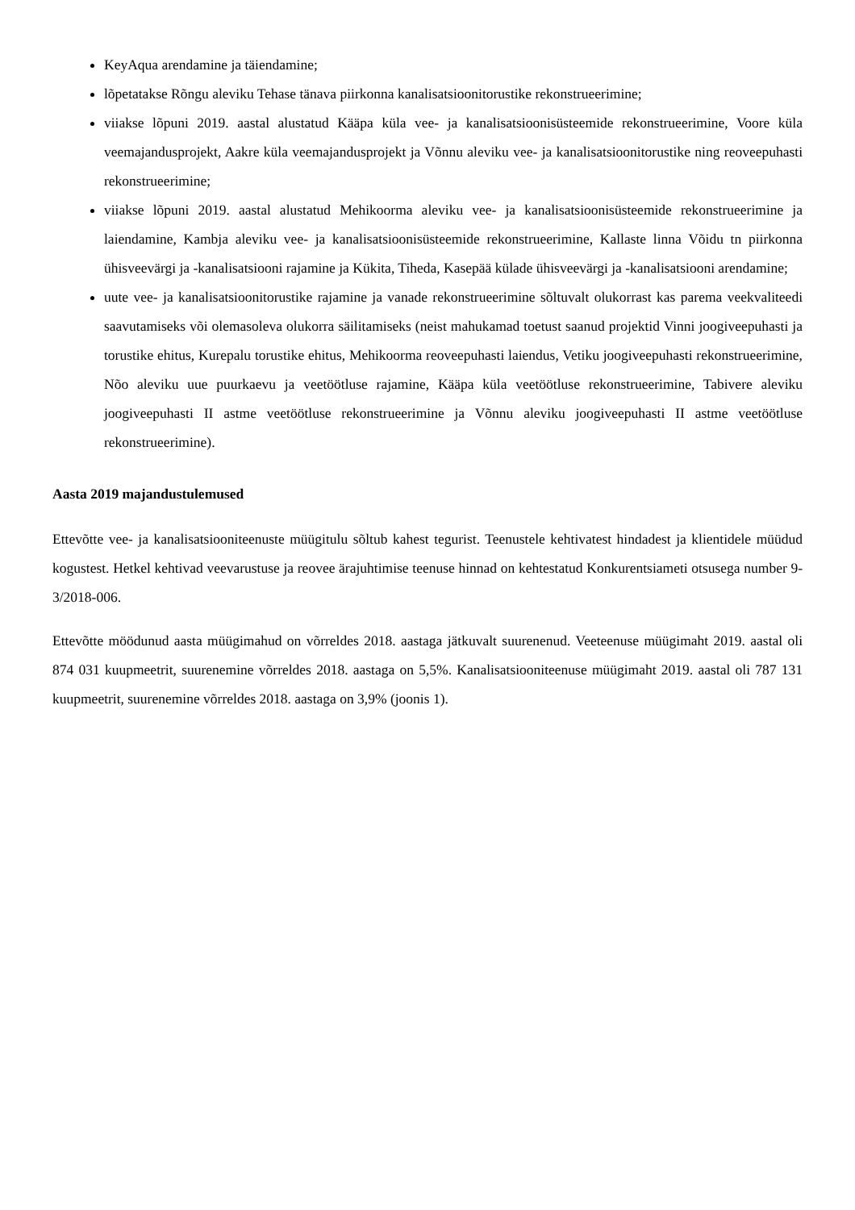KeyAqua arendamine ja täiendamine;
lõpetatakse Rõngu aleviku Tehase tänava piirkonna kanalisatsioonitorustike rekonstrueerimine;
viiakse lõpuni 2019. aastal alustatud Kääpa küla vee- ja kanalisatsioonisüsteemide rekonstrueerimine, Voore küla veemajandusprojekt, Aakre küla veemajandusprojekt ja Võnnu aleviku vee- ja kanalisatsioonitorustike ning reoveepuhasti rekonstrueerimine;
viiakse lõpuni 2019. aastal alustatud Mehikoorma aleviku vee- ja kanalisatsioonisüsteemide rekonstrueerimine ja laiendamine, Kambja aleviku vee- ja kanalisatsioonisüsteemide rekonstrueerimine, Kallaste linna Võidu tn piirkonna ühisveevärgi ja -kanalisatsiooni rajamine ja Kükita, Tiheda, Kasepää külade ühisveevärgi ja -kanalisatsiooni arendamine;
uute vee- ja kanalisatsioonitorustike rajamine ja vanade rekonstrueerimine sõltuvalt olukorrast kas parema veekvaliteedi saavutamiseks või olemasoleva olukorra säilitamiseks (neist mahukamad toetust saanud projektid Vinni joogiveepuhasti ja torustike ehitus, Kurepalu torustike ehitus, Mehikoorma reoveepuhasti laiendus, Vetiku joogiveepuhasti rekonstrueerimine, Nõo aleviku uue puurkaevu ja veetöötluse rajamine, Kääpa küla veetöötluse rekonstrueerimine, Tabivere aleviku joogiveepuhasti II astme veetöötluse rekonstrueerimine ja Võnnu aleviku joogiveepuhasti II astme veetöötluse rekonstrueerimine).
Aasta 2019 majandustulemused
Ettevõtte vee- ja kanalisatsiooniteenuste müügitulu sõltub kahest tegurist. Teenustele kehtivatest hindadest ja klientidele müüdud kogustest. Hetkel kehtivad veevarustuse ja reovee ärajuhtimise teenuse hinnad on kehtestatud Konkurentsiameti otsusega number 9-3/2018-006.
Ettevõtte möödunud aasta müügimahud on võrreldes 2018. aastaga jätkuvalt suurenenud. Veeteenuse müügimaht 2019. aastal oli 874 031 kuupmeetrit, suurenemine võrreldes 2018. aastaga on 5,5%. Kanalisatsiooniteenuse müügimaht 2019. aastal oli 787 131 kuupmeetrit, suurenemine võrreldes 2018. aastaga on 3,9% (joonis 1).